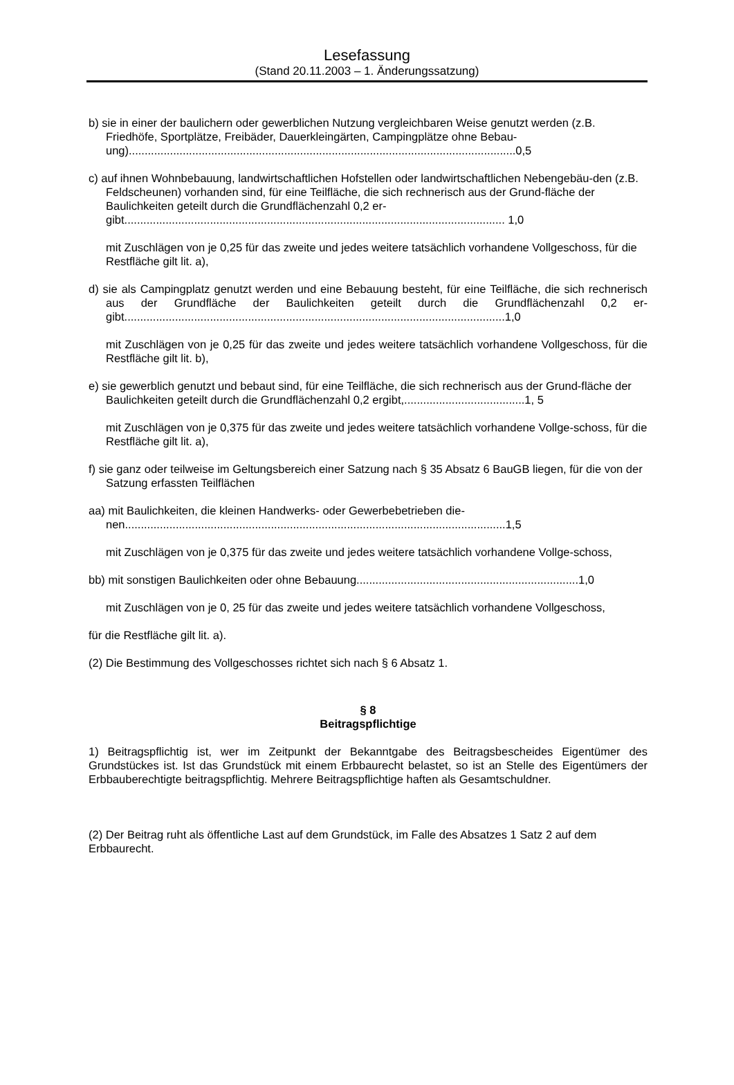Lesefassung
(Stand 20.11.2003 – 1. Änderungssatzung)
b) sie in einer der baulichern oder gewerblichen Nutzung vergleichbaren Weise genutzt werden (z.B. Friedhöfe, Sportplätze, Freibäder, Dauerkleingärten, Campingplätze ohne Bebau-
ung)..........................................................................................................................0,5
c) auf ihnen Wohnbebauung, landwirtschaftlichen Hofstellen oder landwirtschaftlichen Nebengebäu-den (z.B. Feldscheunen) vorhanden sind, für eine Teilfläche, die sich rechnerisch aus der Grund-fläche der Baulichkeiten geteilt durch die Grundflächenzahl 0,2 er-
gibt........................................................................................................................ 1,0
mit Zuschlägen von je 0,25 für das zweite und jedes weitere tatsächlich vorhandene Vollgeschoss, für die Restfläche gilt lit. a),
d) sie als Campingplatz genutzt werden und eine Bebauung besteht, für eine Teilfläche, die sich rechnerisch aus der Grundfläche der Baulichkeiten geteilt durch die Grundflächenzahl 0,2 er-gibt........................................................................................................................1,0
mit Zuschlägen von je 0,25 für das zweite und jedes weitere tatsächlich vorhandene Vollgeschoss, für die Restfläche gilt lit. b),
e) sie gewerblich genutzt und bebaut sind, für eine Teilfläche, die sich rechnerisch aus der Grund-fläche der Baulichkeiten geteilt durch die Grundflächenzahl 0,2 ergibt,......................................1, 5
mit Zuschlägen von je 0,375 für das zweite und jedes weitere tatsächlich vorhandene Vollge-schoss, für die Restfläche gilt lit. a),
f) sie ganz oder teilweise im Geltungsbereich einer Satzung nach § 35 Absatz 6 BauGB liegen, für die von der Satzung erfassten Teilflächen
aa) mit Baulichkeiten, die kleinen Handwerks- oder Gewerbebetrieben die-
nen........................................................................................................................1,5
mit Zuschlägen von je 0,375 für das zweite und jedes weitere tatsächlich vorhandene Vollge-schoss,
bb) mit sonstigen Baulichkeiten oder ohne Bebauung......................................................................1,0
mit Zuschlägen von je 0, 25 für das zweite und jedes weitere tatsächlich vorhandene Vollgeschoss,
für die Restfläche gilt lit. a).
(2) Die Bestimmung des Vollgeschosses richtet sich nach § 6 Absatz 1.
§ 8
Beitragspflichtige
1) Beitragspflichtig ist, wer im Zeitpunkt der Bekanntgabe des Beitragsbescheides Eigentümer des Grundstückes ist. Ist das Grundstück mit einem Erbbaurecht belastet, so ist an Stelle des Eigentümers der Erbbauberechtigte beitragspflichtig. Mehrere Beitragspflichtige haften als Gesamtschuldner.
(2) Der Beitrag ruht als öffentliche Last auf dem Grundstück, im Falle des Absatzes 1 Satz 2 auf dem Erbbaurecht.